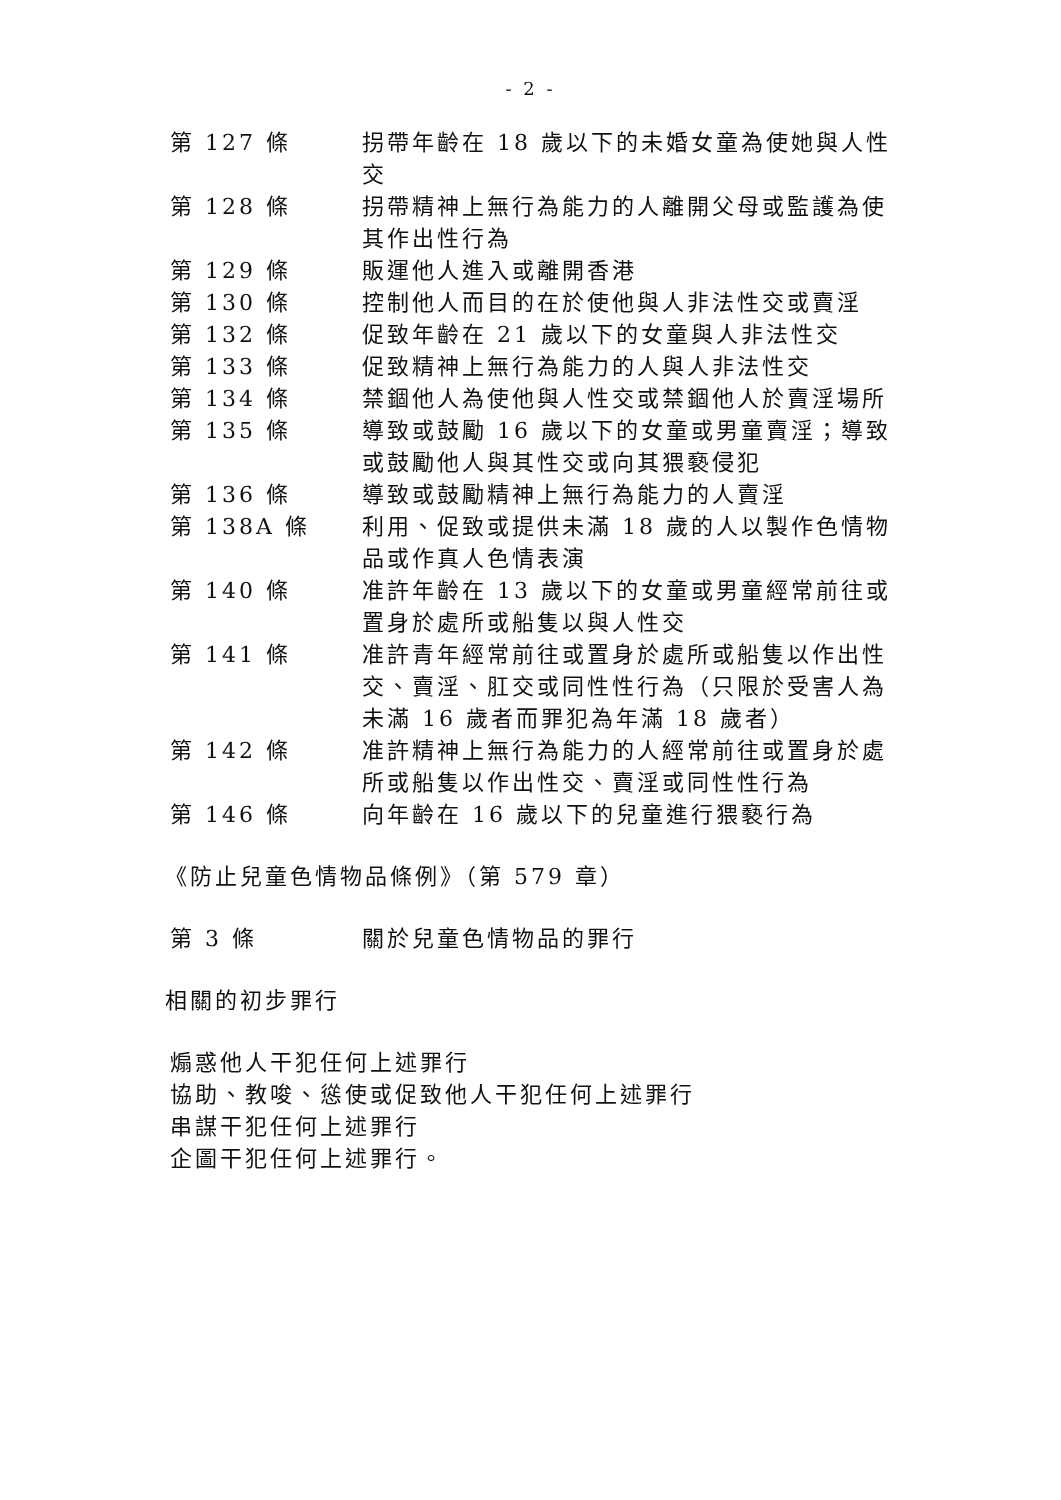- 2 -
第 127 條 拐帶年齡在 18 歲以下的未婚女童為使她與人性交
第 128 條 拐帶精神上無行為能力的人離開父母或監護為使其作出性行為
第 129 條 販運他人進入或離開香港
第 130 條 控制他人而目的在於使他與人非法性交或賣淫
第 132 條 促致年齡在 21 歲以下的女童與人非法性交
第 133 條 促致精神上無行為能力的人與人非法性交
第 134 條 禁錮他人為使他與人性交或禁錮他人於賣淫場所
第 135 條 導致或鼓勵 16 歲以下的女童或男童賣淫；導致或鼓勵他人與其性交或向其猥褻侵犯
第 136 條 導致或鼓勵精神上無行為能力的人賣淫
第 138A 條 利用、促致或提供未滿 18 歲的人以製作色情物品或作真人色情表演
第 140 條 准許年齡在 13 歲以下的女童或男童經常前往或置身於處所或船隻以與人性交
第 141 條 准許青年經常前往或置身於處所或船隻以作出性交、賣淫、肛交或同性性行為（只限於受害人為未滿 16 歲者而罪犯為年滿 18 歲者）
第 142 條 准許精神上無行為能力的人經常前往或置身於處所或船隻以作出性交、賣淫或同性性行為
第 146 條 向年齡在 16 歲以下的兒童進行猥褻行為
《防止兒童色情物品條例》（第 579 章）
第 3 條 關於兒童色情物品的罪行
相關的初步罪行
煽惑他人干犯任何上述罪行
協助、教唆、慫使或促致他人干犯任何上述罪行
串謀干犯任何上述罪行
企圖干犯任何上述罪行。